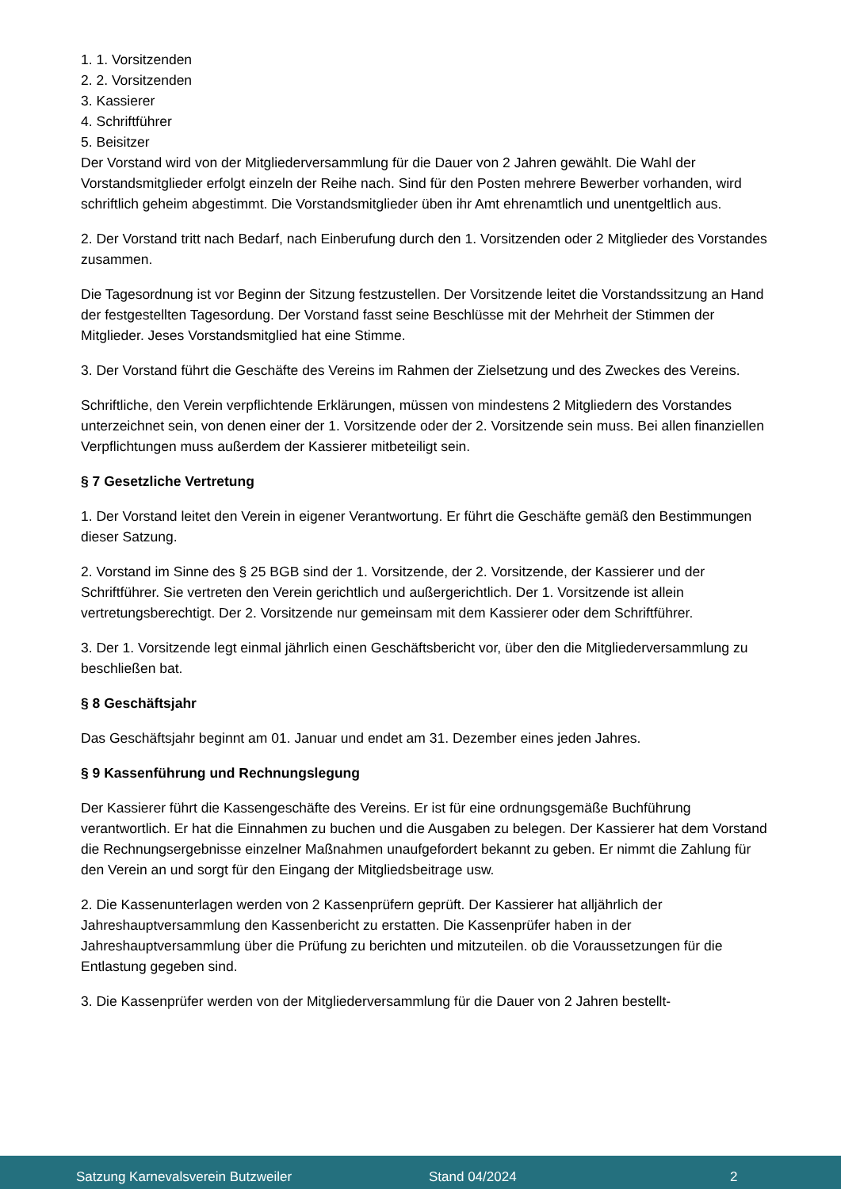1. 1. Vorsitzenden
2. 2. Vorsitzenden
3. Kassierer
4. Schriftführer
5. Beisitzer
Der Vorstand wird von der Mitgliederversammlung für die Dauer von 2 Jahren gewählt. Die Wahl der Vorstandsmitglieder erfolgt einzeln der Reihe nach. Sind für den Posten mehrere Bewerber vorhanden, wird schriftlich geheim abgestimmt. Die Vorstandsmitglieder üben ihr Amt ehrenamtlich und unentgeltlich aus.
2. Der Vorstand tritt nach Bedarf, nach Einberufung durch den 1. Vorsitzenden oder 2 Mitglieder des Vorstandes zusammen.
Die Tagesordnung ist vor Beginn der Sitzung festzustellen. Der Vorsitzende leitet die Vorstandssitzung an Hand der festgestellten Tagesordung. Der Vorstand fasst seine Beschlüsse mit der Mehrheit der Stimmen der Mitglieder. Jeses Vorstandsmitglied hat eine Stimme.
3. Der Vorstand führt die Geschäfte des Vereins im Rahmen der Zielsetzung und des Zweckes des Vereins.
Schriftliche, den Verein verpflichtende Erklärungen, müssen von mindestens 2 Mitgliedern des Vorstandes unterzeichnet sein, von denen einer der 1. Vorsitzende oder der 2. Vorsitzende sein muss. Bei allen finanziellen Verpflichtungen muss außerdem der Kassierer mitbeteiligt sein.
§ 7 Gesetzliche Vertretung
1. Der Vorstand leitet den Verein in eigener Verantwortung. Er führt die Geschäfte gemäß den Bestimmungen dieser Satzung.
2. Vorstand im Sinne des § 25 BGB sind der 1. Vorsitzende, der 2. Vorsitzende, der Kassierer und der Schriftführer. Sie vertreten den Verein gerichtlich und außergerichtlich. Der 1. Vorsitzende ist allein vertretungsberechtigt. Der 2. Vorsitzende nur gemeinsam mit dem Kassierer oder dem Schriftführer.
3. Der 1. Vorsitzende legt einmal jährlich einen Geschäftsbericht vor, über den die Mitgliederversammlung zu beschließen bat.
§ 8 Geschäftsjahr
Das Geschäftsjahr beginnt am 01. Januar und endet am 31. Dezember eines jeden Jahres.
§ 9 Kassenführung und Rechnungslegung
Der Kassierer führt die Kassengeschäfte des Vereins. Er ist für eine ordnungsgemäße Buchführung verantwortlich. Er hat die Einnahmen zu buchen und die Ausgaben zu belegen. Der Kassierer hat dem Vorstand die Rechnungsergebnisse einzelner Maßnahmen unaufgefordert bekannt zu geben. Er nimmt die Zahlung für den Verein an und sorgt für den Eingang der Mitgliedsbeitrage usw.
2. Die Kassenunterlagen werden von 2 Kassenprüfern geprüft. Der Kassierer hat alljährlich der Jahreshauptversammlung den Kassenbericht zu erstatten. Die Kassenprüfer haben in der Jahreshauptversammlung über die Prüfung zu berichten und mitzuteilen. ob die Voraussetzungen für die Entlastung gegeben sind.
3. Die Kassenprüfer werden von der Mitgliederversammlung für die Dauer von 2 Jahren bestellt-
Satzung Karnevalsverein Butzweiler Stand 04/2024 2